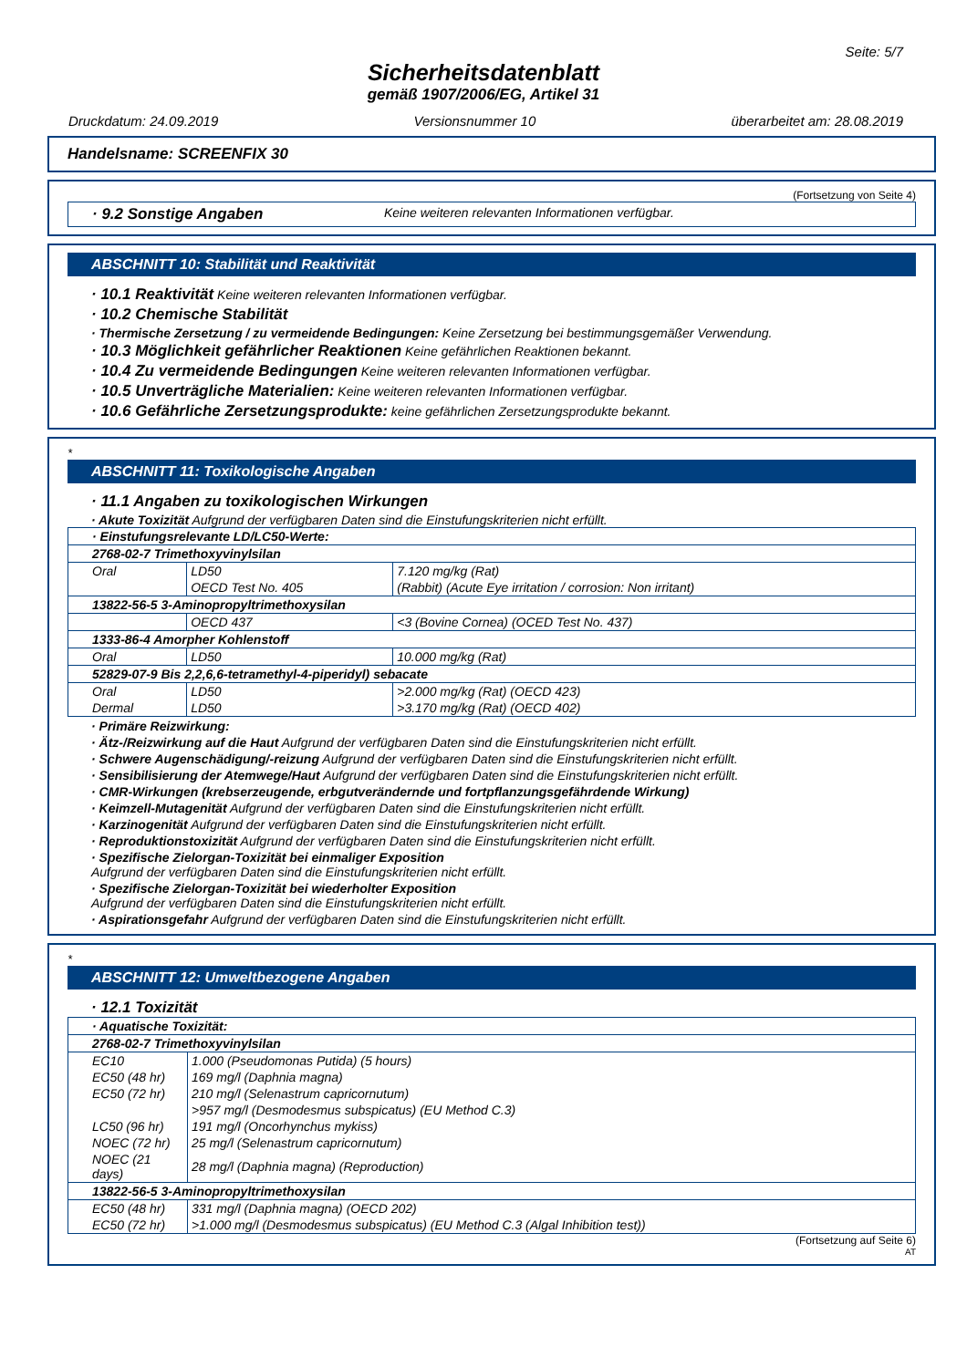Seite: 5/7
Sicherheitsdatenblatt
gemäß 1907/2006/EG, Artikel 31
Druckdatum: 24.09.2019 Versionsnummer 10 überarbeitet am: 28.08.2019
Handelsname: SCREENFIX 30
(Fortsetzung von Seite 4)
· 9.2 Sonstige Angaben Keine weiteren relevanten Informationen verfügbar.
ABSCHNITT 10: Stabilität und Reaktivität
· 10.1 Reaktivität Keine weiteren relevanten Informationen verfügbar.
· 10.2 Chemische Stabilität
· Thermische Zersetzung / zu vermeidende Bedingungen: Keine Zersetzung bei bestimmungsgemäßer Verwendung.
· 10.3 Möglichkeit gefährlicher Reaktionen Keine gefährlichen Reaktionen bekannt.
· 10.4 Zu vermeidende Bedingungen Keine weiteren relevanten Informationen verfügbar.
· 10.5 Unverträgliche Materialien: Keine weiteren relevanten Informationen verfügbar.
· 10.6 Gefährliche Zersetzungsprodukte: keine gefährlichen Zersetzungsprodukte bekannt.
*
ABSCHNITT 11: Toxikologische Angaben
· 11.1 Angaben zu toxikologischen Wirkungen
· Akute Toxizität Aufgrund der verfügbaren Daten sind die Einstufungskriterien nicht erfüllt.
| · Einstufungsrelevante LD/LC50-Werte: | | |
| 2768-02-7 Trimethoxyvinylsilan | | |
| Oral | LD50 | 7.120 mg/kg (Rat) |
| | OECD Test No. 405 | (Rabbit) (Acute Eye irritation / corrosion: Non irritant) |
| 13822-56-5 3-Aminopropyltrimethoxysilan | | |
| | OECD 437 | <3 (Bovine Cornea) (OCED Test No. 437) |
| 1333-86-4 Amorpher Kohlenstoff | | |
| Oral | LD50 | 10.000 mg/kg (Rat) |
| 52829-07-9 Bis 2,2,6,6-tetramethyl-4-piperidyl) sebacate | | |
| Oral | LD50 | >2.000 mg/kg (Rat) (OECD 423) |
| Dermal | LD50 | >3.170 mg/kg (Rat) (OECD 402) |
· Primäre Reizwirkung:
· Ätz-/Reizwirkung auf die Haut Aufgrund der verfügbaren Daten sind die Einstufungskriterien nicht erfüllt.
· Schwere Augenschädigung/-reizung Aufgrund der verfügbaren Daten sind die Einstufungskriterien nicht erfüllt.
· Sensibilisierung der Atemwege/Haut Aufgrund der verfügbaren Daten sind die Einstufungskriterien nicht erfüllt.
· CMR-Wirkungen (krebserzeugende, erbgutverändernde und fortpflanzungsgefährdende Wirkung)
· Keimzell-Mutagenität Aufgrund der verfügbaren Daten sind die Einstufungskriterien nicht erfüllt.
· Karzinogenität Aufgrund der verfügbaren Daten sind die Einstufungskriterien nicht erfüllt.
· Reproduktionstoxizität Aufgrund der verfügbaren Daten sind die Einstufungskriterien nicht erfüllt.
· Spezifische Zielorgan-Toxizität bei einmaliger Exposition
Aufgrund der verfügbaren Daten sind die Einstufungskriterien nicht erfüllt.
· Spezifische Zielorgan-Toxizität bei wiederholter Exposition
Aufgrund der verfügbaren Daten sind die Einstufungskriterien nicht erfüllt.
· Aspirationsgefahr Aufgrund der verfügbaren Daten sind die Einstufungskriterien nicht erfüllt.
*
ABSCHNITT 12: Umweltbezogene Angaben
· 12.1 Toxizität
| · Aquatische Toxizität: | |
| 2768-02-7 Trimethoxyvinylsilan | |
| EC10 | 1.000 (Pseudomonas Putida) (5 hours) |
| EC50 (48 hr) | 169 mg/l (Daphnia magna) |
| EC50 (72 hr) | 210 mg/l (Selenastrum capricornutum) |
| | >957 mg/l (Desmodesmus subspicatus) (EU Method C.3) |
| LC50 (96 hr) | 191 mg/l (Oncorhynchus mykiss) |
| NOEC (72 hr) | 25 mg/l (Selenastrum capricornutum) |
| NOEC (21 days) | 28 mg/l (Daphnia magna) (Reproduction) |
| 13822-56-5 3-Aminopropyltrimethoxysilan | |
| EC50 (48 hr) | 331 mg/l (Daphnia magna) (OECD 202) |
| EC50 (72 hr) | >1.000 mg/l (Desmodesmus subspicatus) (EU Method C.3 (Algal Inhibition test)) |
(Fortsetzung auf Seite 6)
AT